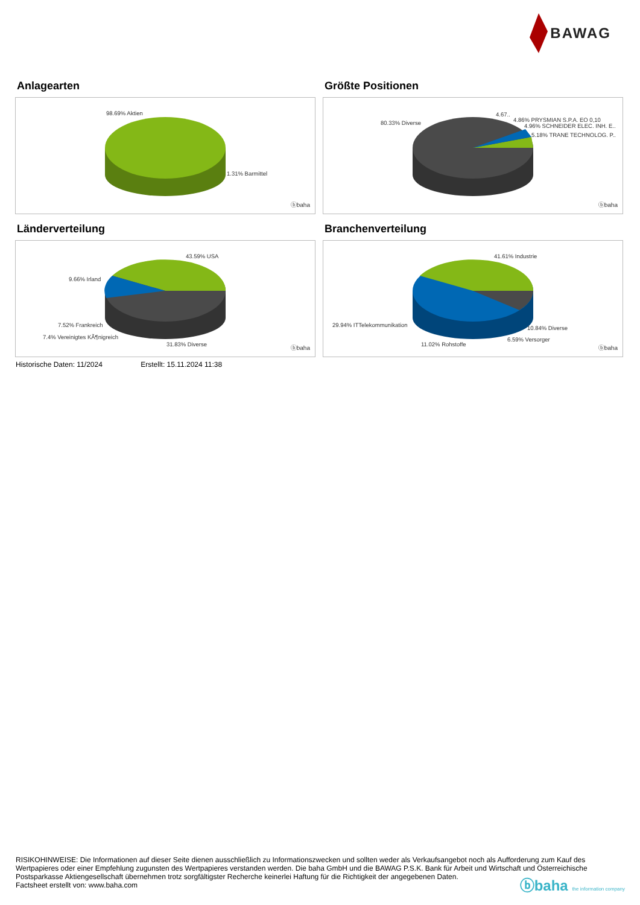BAWAG
Anlagearten
98.69% Aktien
1.31% Barmittel
ⓑbaha
Größte Positionen
80.33% Diverse
4.67..
4.86% PRYSMIAN S.P.A. EO 0,10
4.96% SCHNEIDER ELEC. INH. E..
5.18% TRANE TECHNOLOG. P..
ⓑbaha
Länderverteilung
43.59% USA
9.66% Irland
7.52% Frankreich
7.4% Vereinigtes KÃ¶nigreich
31.83% Diverse
ⓑbaha
Branchenverteilung
41.61% Industrie
29.94% ITTelekommunikation 10.84% Diverse
6.59% Versorger
11.02% Rohstoffe
ⓑbaha
Historische Daten: 11/2024 Erstellt: 15.11.2024 11:38
RISIKOHINWEISE: Die Informationen auf dieser Seite dienen ausschließlich zu Informationszwecken und sollten weder als Verkaufsangebot noch als Aufforderung zum Kauf des Wertpapieres oder einer Empfehlung zugunsten des Wertpapieres verstanden werden. Die baha GmbH und die BAWAG P.S.K. Bank für Arbeit und Wirtschaft und Österreichische Postsparkasse Aktiengesellschaft übernehmen trotz sorgfältigster Recherche keinerlei Haftung für die Richtigkeit der angegebenen Daten.
Factsheet erstellt von: www.baha.com
ⓑbaha the information company